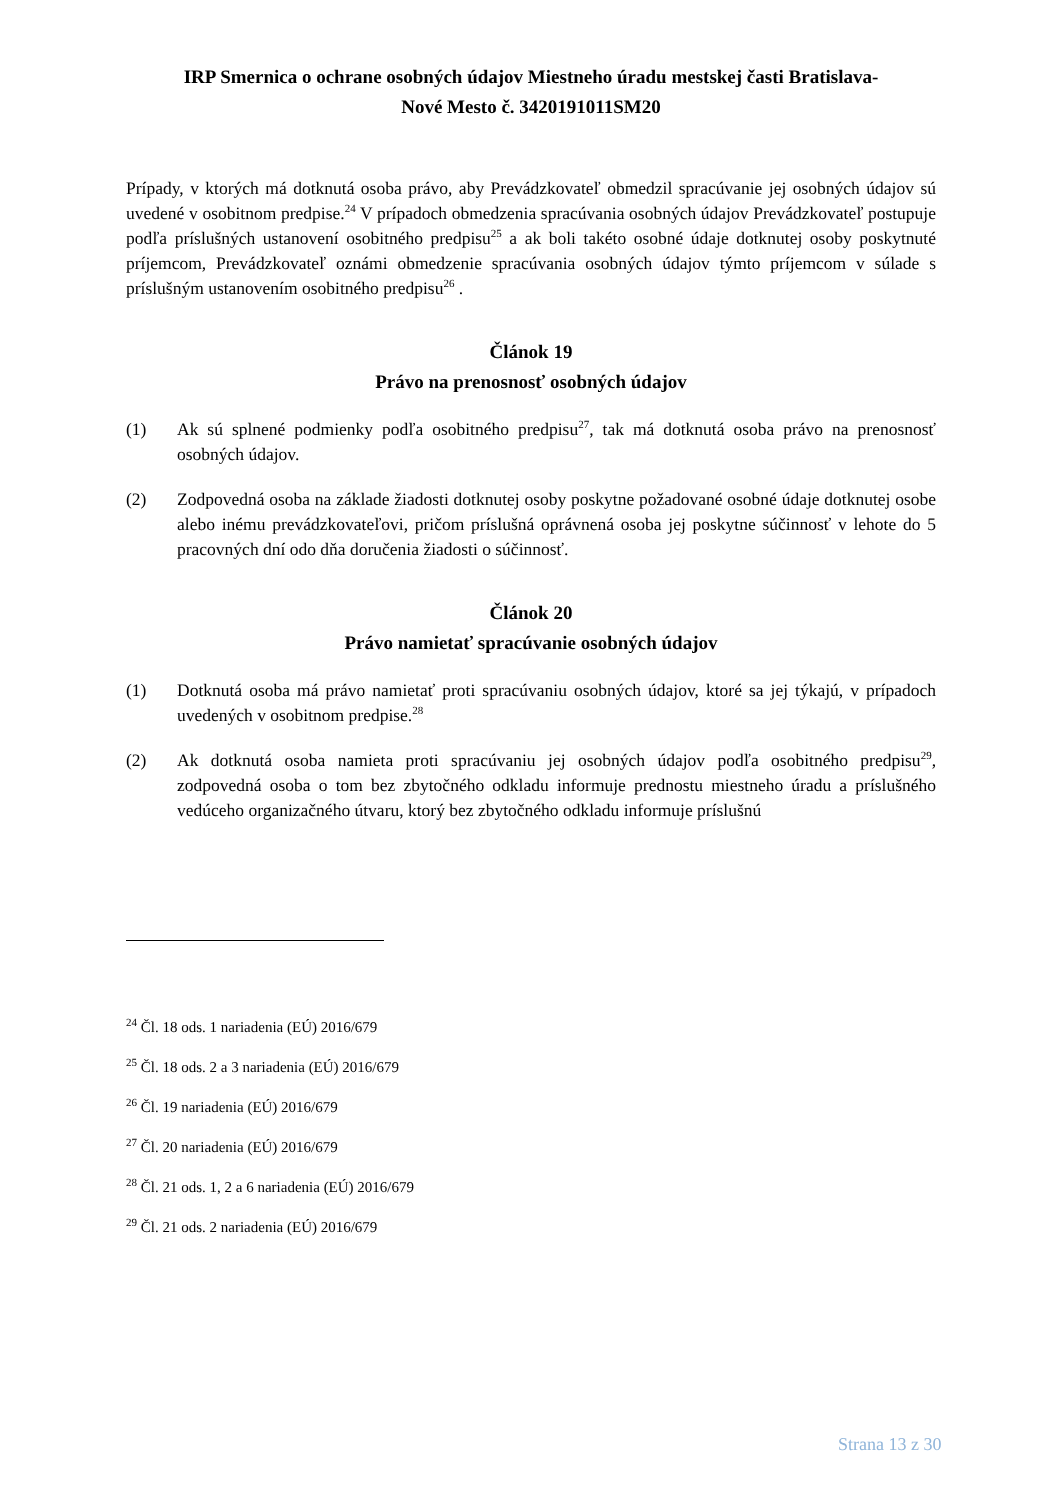IRP Smernica o ochrane osobných údajov Miestneho úradu mestskej časti Bratislava-
Nové Mesto č. 3420191011SM20
Prípady, v ktorých má dotknutá osoba právo, aby Prevádzkovateľ obmedzil spracúvanie jej osobných údajov sú uvedené v osobitnom predpise.<sup>24</sup> V prípadoch obmedzenia spracúvania osobných údajov Prevádzkovateľ postupuje podľa príslušných ustanovení osobitného predpisu<sup>25</sup> a ak boli takéto osobné údaje dotknutej osoby poskytnuté príjemcom, Prevádzkovateľ oznámi obmedzenie spracúvania osobných údajov týmto príjemcom v súlade s príslušným ustanovením osobitného predpisu<sup>26</sup> .
Článok 19
Právo na prenosnosť osobných údajov
(1) Ak sú splnené podmienky podľa osobitného predpisu<sup>27</sup>, tak má dotknutá osoba právo na prenosnosť osobných údajov.
(2) Zodpovedná osoba na základe žiadosti dotknutej osoby poskytne požadované osobné údaje dotknutej osobe alebo inému prevádzkovateľovi, pričom príslušná oprávnená osoba jej poskytne súčinnosť v lehote do 5 pracovných dní odo dňa doručenia žiadosti o súčinnosť.
Článok 20
Právo namietať spracúvanie osobných údajov
(1) Dotknutá osoba má právo namietať proti spracúvaniu osobných údajov, ktoré sa jej týkajú, v prípadoch uvedených v osobitnom predpise.<sup>28</sup>
(2) Ak dotknutá osoba namieta proti spracúvaniu jej osobných údajov podľa osobitného predpisu<sup>29</sup>, zodpovedná osoba o tom bez zbytočného odkladu informuje prednostu miestneho úradu a príslušného vedúceho organizačného útvaru, ktorý bez zbytočného odkladu informuje príslušnú
<sup>24</sup> Čl. 18 ods. 1 nariadenia (EÚ) 2016/679
<sup>25</sup> Čl. 18 ods. 2 a 3 nariadenia (EÚ) 2016/679
<sup>26</sup> Čl. 19 nariadenia (EÚ) 2016/679
<sup>27</sup> Čl. 20 nariadenia (EÚ) 2016/679
<sup>28</sup> Čl. 21 ods. 1, 2 a 6 nariadenia (EÚ) 2016/679
<sup>29</sup> Čl. 21 ods. 2 nariadenia (EÚ) 2016/679
Strana 13 z 30